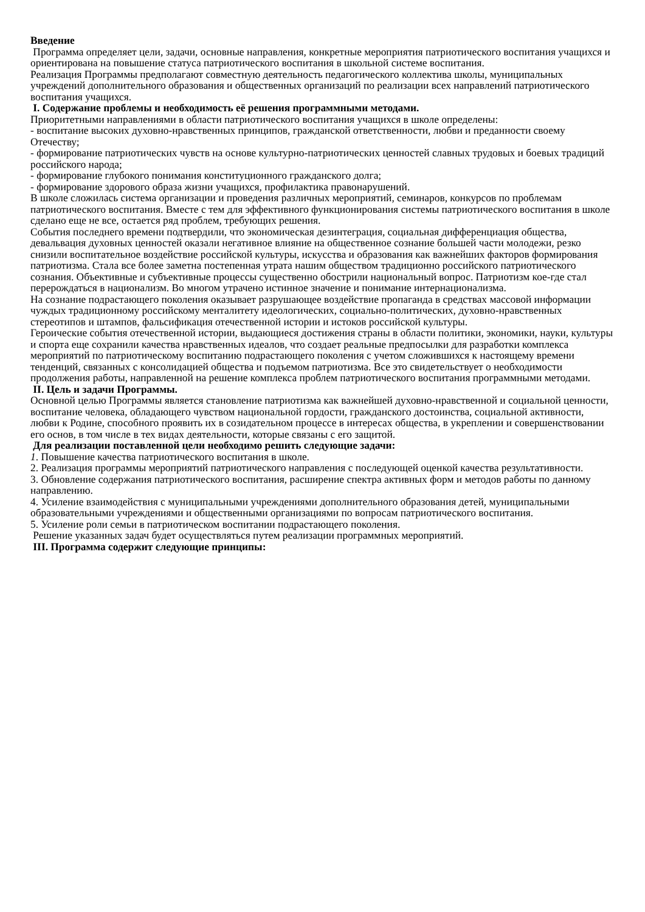Введение
Программа определяет цели, задачи, основные направления, конкретные мероприятия патриотического воспитания учащихся и ориентирована на повышение статуса патриотического воспитания в школьной системе воспитания.
Реализация Программы предполагают совместную деятельность педагогического коллектива школы, муниципальных учреждений дополнительного образования и общественных организаций по реализации всех направлений патриотического воспитания учащихся.
I. Содержание проблемы и необходимость её решения программными методами.
Приоритетными направлениями в области патриотического воспитания учащихся в школе определены:
- воспитание высоких духовно-нравственных принципов, гражданской ответственности, любви и преданности своему Отечеству;
- формирование патриотических чувств на основе культурно-патриотических ценностей славных трудовых и боевых традиций российского народа;
- формирование глубокого понимания конституционного гражданского долга;
- формирование здорового образа жизни учащихся, профилактика правонарушений.
В школе сложилась система организации и проведения различных мероприятий, семинаров, конкурсов по проблемам патриотического воспитания. Вместе с тем для эффективного функционирования системы патриотического воспитания в школе сделано еще не все, остается ряд проблем, требующих решения.
События последнего времени подтвердили, что экономическая дезинтеграция, социальная дифференциация общества, девальвация духовных ценностей оказали негативное влияние на общественное сознание большей части молодежи, резко снизили воспитательное воздействие российской культуры, искусства и образования как важнейших факторов формирования патриотизма. Стала все более заметна постепенная утрата нашим обществом традиционно российского патриотического сознания. Объективные и субъективные процессы существенно обострили национальный вопрос. Патриотизм кое-где стал перерождаться в национализм. Во многом утрачено истинное значение и понимание интернационализма.
На сознание подрастающего поколения оказывает разрушающее воздействие пропаганда в средствах массовой информации чуждых традиционному российскому менталитету идеологических, социально-политических, духовно-нравственных стереотипов и штампов, фальсификация отечественной истории и истоков российской культуры.
Героические события отечественной истории, выдающиеся достижения страны в области политики, экономики, науки, культуры и спорта еще сохранили качества нравственных идеалов, что создает реальные предпосылки для разработки комплекса мероприятий по патриотическому воспитанию подрастающего поколения с учетом сложившихся к настоящему времени тенденций, связанных с консолидацией общества и подъемом патриотизма. Все это свидетельствует о необходимости продолжения работы, направленной на решение комплекса проблем патриотического воспитания программными методами.
II. Цель и задачи Программы.
Основной целью Программы является становление патриотизма как важнейшей духовно-нравственной и социальной ценности, воспитание человека, обладающего чувством национальной гордости, гражданского достоинства, социальной активности, любви к Родине, способного проявить их в созидательном процессе в интересах общества, в укреплении и совершенствовании его основ, в том числе в тех видах деятельности, которые связаны с его защитой.
Для реализации поставленной цели необходимо решить следующие задачи:
1. Повышение качества патриотического воспитания в школе.
2. Реализация программы мероприятий патриотического направления с последующей оценкой качества результативности.
3. Обновление содержания патриотического воспитания, расширение спектра активных форм и методов работы по данному направлению.
4. Усиление взаимодействия с муниципальными учреждениями дополнительного образования детей, муниципальными образовательными учреждениями и общественными организациями по вопросам патриотического воспитания.
5. Усиление роли семьи в патриотическом воспитании подрастающего поколения.
Решение указанных задач будет осуществляться путем реализации программных мероприятий.
III. Программа содержит следующие принципы: